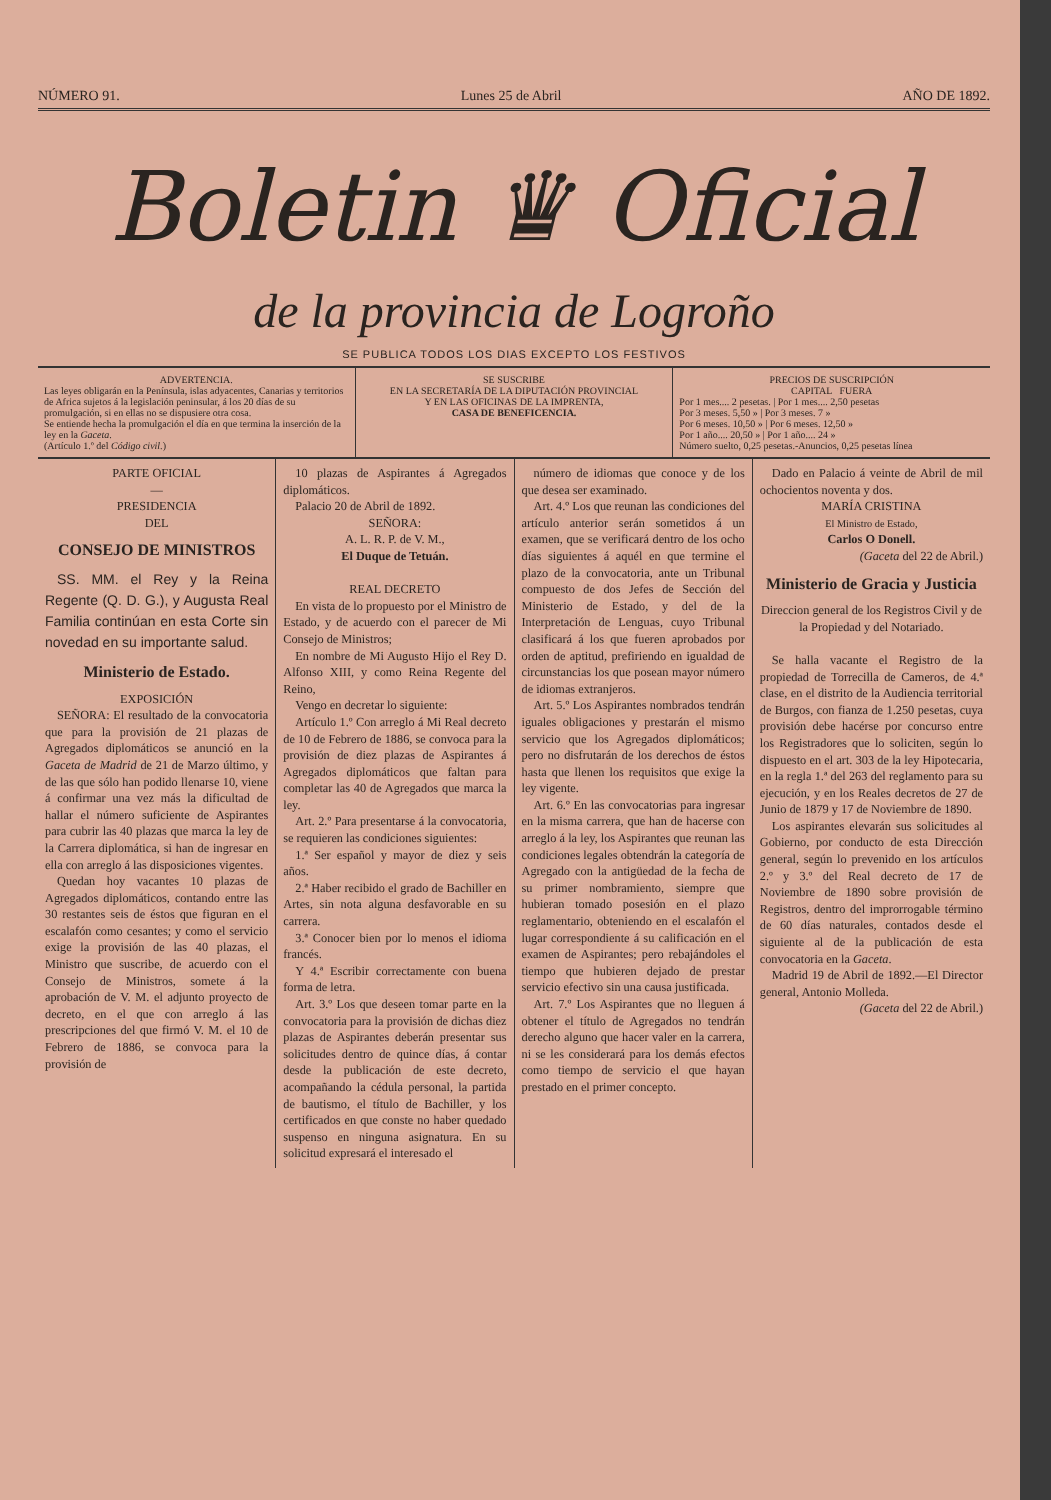NÚMERO 91. Lunes 25 de Abril AÑO DE 1892.
Boletin ♛ Oficial
de la provincia de Logroño
SE PUBLICA TODOS LOS DIAS EXCEPTO LOS FESTIVOS
ADVERTENCIA.
Las leyes obligarán en la Península, islas adyacentes, Canarias y territorios de Africa sujetos á la legislación peninsular, á los 20 días de su promulgación, si en ellas no se dispusiere otra cosa.
Se entiende hecha la promulgación el día en que termina la inserción de la ley en la Gaceta.
(Artículo 1.º del Código civil.)
SE SUSCRIBE
EN LA SECRETARÍA DE LA DIPUTACIÓN PROVINCIAL
Y EN LAS OFICINAS DE LA IMPRENTA,
CASA DE BENEFICENCIA.
PRECIOS DE SUSCRIPCIÓN
CAPITAL FUERA
Por 1 mes.... 2 pesetas. | Por 1 mes.... 2,50 pesetas
Por 3 meses. 5,50 » | Por 3 meses. 7 »
Por 6 meses. 10,50 » | Por 6 meses. 12,50 »
Por 1 año.... 20,50 » | Por 1 año.... 24 »
Número suelto, 0,25 pesetas.-Anuncios, 0,25 pesetas línea
PARTE OFICIAL
—
PRESIDENCIA
DEL
CONSEJO DE MINISTROS
SS. MM. el Rey y la Reina Regente (Q. D. G.), y Augusta Real Familia continúan en esta Corte sin novedad en su importante salud.
Ministerio de Estado.
EXPOSICIÓN
SEÑORA: El resultado de la convocatoria que para la provisión de 21 plazas de Agregados diplomáticos se anunció en la Gaceta de Madrid de 21 de Marzo último, y de las que sólo han podido llenarse 10, viene á confirmar una vez más la dificultad de hallar el número suficiente de Aspirantes para cubrir las 40 plazas que marca la ley de la Carrera diplomática, si han de ingresar en ella con arreglo á las disposiciones vigentes.
Quedan hoy vacantes 10 plazas de Agregados diplomáticos, contando entre las 30 restantes seis de éstos que figuran en el escalafón como cesantes; y como el servicio exige la provisión de las 40 plazas, el Ministro que suscribe, de acuerdo con el Consejo de Ministros, somete á la aprobación de V. M. el adjunto proyecto de decreto, en el que con arreglo á las prescripciones del que firmó V. M. el 10 de Febrero de 1886, se convoca para la provisión de
10 plazas de Aspirantes á Agregados diplomáticos.
Palacio 20 de Abril de 1892.
SEÑORA:
A. L. R. P. de V. M.,
El Duque de Tetuán.
REAL DECRETO
En vista de lo propuesto por el Ministro de Estado, y de acuerdo con el parecer de Mi Consejo de Ministros;
En nombre de Mi Augusto Hijo el Rey D. Alfonso XIII, y como Reina Regente del Reino,
Vengo en decretar lo siguiente:
Artículo 1.º Con arreglo á Mi Real decreto de 10 de Febrero de 1886, se convoca para la provisión de diez plazas de Aspirantes á Agregados diplomáticos que faltan para completar las 40 de Agregados que marca la ley.
Art. 2.º Para presentarse á la convocatoria, se requieren las condiciones siguientes:
1.ª Ser español y mayor de diez y seis años.
2.ª Haber recibido el grado de Bachiller en Artes, sin nota alguna desfavorable en su carrera.
3.ª Conocer bien por lo menos el idioma francés.
Y 4.ª Escribir correctamente con buena forma de letra.
Art. 3.º Los que deseen tomar parte en la convocatoria para la provisión de dichas diez plazas de Aspirantes deberán presentar sus solicitudes dentro de quince días, á contar desde la publicación de este decreto, acompañando la cédula personal, la partida de bautismo, el título de Bachiller, y los certificados en que conste no haber quedado suspenso en ninguna asignatura. En su solicitud expresará el interesado el
número de idiomas que conoce y de los que desea ser examinado.
Art. 4.º Los que reunan las condiciones del artículo anterior serán sometidos á un examen, que se verificará dentro de los ocho días siguientes á aquél en que termine el plazo de la convocatoria, ante un Tribunal compuesto de dos Jefes de Sección del Ministerio de Estado, y del de la Interpretación de Lenguas, cuyo Tribunal clasificará á los que fueren aprobados por orden de aptitud, prefiriendo en igualdad de circunstancias los que posean mayor número de idiomas extranjeros.
Art. 5.º Los Aspirantes nombrados tendrán iguales obligaciones y prestarán el mismo servicio que los Agregados diplomáticos; pero no disfrutarán de los derechos de éstos hasta que llenen los requisitos que exige la ley vigente.
Art. 6.º En las convocatorias para ingresar en la misma carrera, que han de hacerse con arreglo á la ley, los Aspirantes que reunan las condiciones legales obtendrán la categoría de Agregado con la antigüedad de la fecha de su primer nombramiento, siempre que hubieran tomado posesión en el plazo reglamentario, obteniendo en el escalafón el lugar correspondiente á su calificación en el examen de Aspirantes; pero rebajándoles el tiempo que hubieren dejado de prestar servicio efectivo sin una causa justificada.
Art. 7.º Los Aspirantes que no lleguen á obtener el título de Agregados no tendrán derecho alguno que hacer valer en la carrera, ni se les considerará para los demás efectos como tiempo de servicio el que hayan prestado en el primer concepto.
Dado en Palacio á veinte de Abril de mil ochocientos noventa y dos.
MARÍA CRISTINA
El Ministro de Estado,
Carlos O Donell.
(Gaceta del 22 de Abril.)
Ministerio de Gracia y Justicia
Direccion general de los Registros Civil y de la Propiedad y del Notariado.
Se halla vacante el Registro de la propiedad de Torrecilla de Cameros, de 4.ª clase, en el distrito de la Audiencia territorial de Burgos, con fianza de 1.250 pesetas, cuya provisión debe hacérse por concurso entre los Registradores que lo soliciten, según lo dispuesto en el art. 303 de la ley Hipotecaria, en la regla 1.ª del 263 del reglamento para su ejecución, y en los Reales decretos de 27 de Junio de 1879 y 17 de Noviembre de 1890.
Los aspirantes elevarán sus solicitudes al Gobierno, por conducto de esta Dirección general, según lo prevenido en los artículos 2.º y 3.º del Real decreto de 17 de Noviembre de 1890 sobre provisión de Registros, dentro del improrrogable término de 60 días naturales, contados desde el siguiente al de la publicación de esta convocatoria en la Gaceta.
Madrid 19 de Abril de 1892.—El Director general, Antonio Molleda.
(Gaceta del 22 de Abril.)